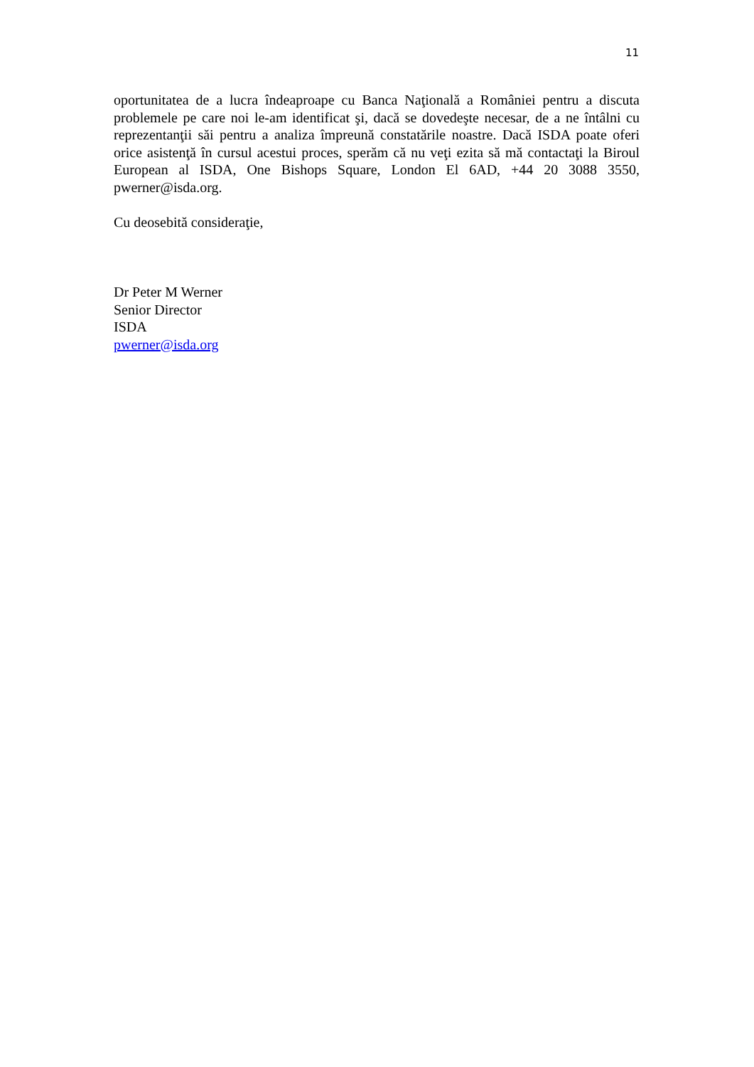11
oportunitatea de a lucra îndeaproape cu Banca Naţională a României pentru a discuta problemele pe care noi le-am identificat şi, dacă se dovedeşte necesar, de a ne întâlni cu reprezentanţii săi pentru a analiza împreună constatările noastre. Dacă ISDA poate oferi orice asistenţă în cursul acestui proces, sperăm că nu veţi ezita să mă contactaţi la Biroul European al ISDA, One Bishops Square, London El 6AD, +44 20 3088 3550, pwerner@isda.org.
Cu deosebită consideraţie,
Dr Peter M Werner
Senior Director
ISDA
pwerner@isda.org